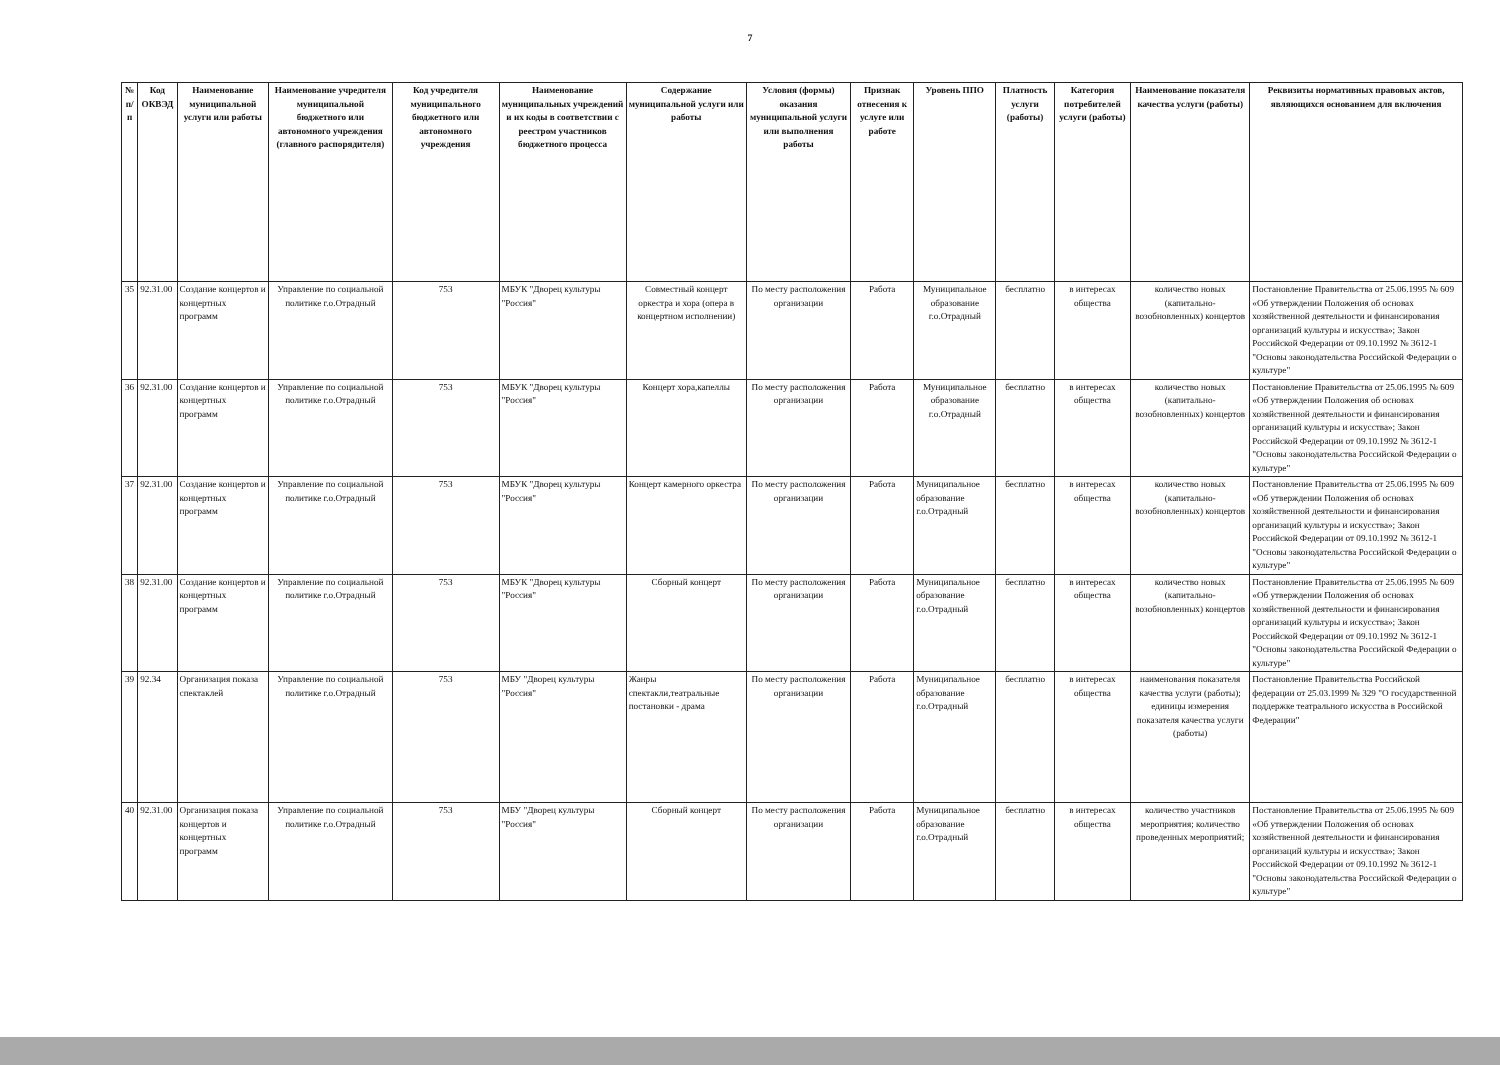7
| № п/п | Код ОКВЭД | Наименование муниципальной услуги или работы | Наименование учредителя муниципальной бюджетного или автономного учреждения (главного распорядителя) | Код учредителя муниципального бюджетного или автономного учреждения | Наименование муниципальных учреждений и их коды в соответствии с реестром участников бюджетного процесса | Содержание муниципальной услуги или работы | Условия (формы) оказания муниципальной услуги или выполнения работы | Признак отнесения к услуге или работе | Уровень ППО | Платность услуги (работы) | Категория потребителей услуги (работы) | Наименование показателя качества услуги (работы) | Реквизиты нормативных правовых актов, являющихся основанием для включения |
| --- | --- | --- | --- | --- | --- | --- | --- | --- | --- | --- | --- | --- | --- |
| 35 | 92.31.00 | Создание концертов и концертных программ | Управление по социальной политике г.о.Отрадный | 753 | МБУК "Дворец культуры "Россия" | Совместный концерт оркестра и хора (опера в концертном исполнении) | По месту расположения организации | Работа | Муниципальное образование г.о.Отрадный | бесплатно | в интересах общества | количество новых (капитально-возобновленных) концертов | Постановление Правительства от 25.06.1995 № 609 «Об утверждении Положения об основах хозяйственной деятельности и финансирования организаций культуры и искусства»; Закон Российской Федерации от 09.10.1992 № 3612-1 "Основы законодательства Российской Федерации о культуре" |
| 36 | 92.31.00 | Создание концертов и концертных программ | Управление по социальной политике г.о.Отрадный | 753 | МБУК "Дворец культуры "Россия" | Концерт хора,капеллы | По месту расположения организации | Работа | Муниципальное образование г.о.Отрадный | бесплатно | в интересах общества | количество новых (капитально-возобновленных) концертов | Постановление Правительства от 25.06.1995 № 609 «Об утверждении Положения об основах хозяйственной деятельности и финансирования организаций культуры и искусства»; Закон Российской Федерации от 09.10.1992 № 3612-1 "Основы законодательства Российской Федерации о культуре" |
| 37 | 92.31.00 | Создание концертов и концертных программ | Управление по социальной политике г.о.Отрадный | 753 | МБУК "Дворец культуры "Россия" | Концерт камерного оркестра | По месту расположения организации | Работа | Муниципальное образование г.о.Отрадный | бесплатно | в интересах общества | количество новых (капитально-возобновленных) концертов | Постановление Правительства от 25.06.1995 № 609 «Об утверждении Положения об основах хозяйственной деятельности и финансирования организаций культуры и искусства»; Закон Российской Федерации от 09.10.1992 № 3612-1 "Основы законодательства Российской Федерации о культуре" |
| 38 | 92.31.00 | Создание концертов и концертных программ | Управление по социальной политике г.о.Отрадный | 753 | МБУК "Дворец культуры "Россия" | Сборный концерт | По месту расположения организации | Работа | Муниципальное образование г.о.Отрадный | бесплатно | в интересах общества | количество новых (капитально-возобновленных) концертов | Постановление Правительства от 25.06.1995 № 609 «Об утверждении Положения об основах хозяйственной деятельности и финансирования организаций культуры и искусства»; Закон Российской Федерации от 09.10.1992 № 3612-1 "Основы законодательства Российской Федерации о культуре" |
| 39 | 92.34 | Организация показа спектаклей | Управление по социальной политике г.о.Отрадный | 753 | МБУ "Дворец культуры "Россия" | Жанры спектакли,театральные постановки - драма | По месту расположения организации | Работа | Муниципальное образование г.о.Отрадный | бесплатно | в интересах общества | наименования показателя качества услуги (работы); единицы измерения показателя качества услуги (работы) | Постановление Правительства Российской федерации от 25.03.1999 № 329 "О государственной поддержке театрального искусства в Российской Федерации" |
| 40 | 92.31.00 | Организация показа концертов и концертных программ | Управление по социальной политике г.о.Отрадный | 753 | МБУ "Дворец культуры "Россия" | Сборный концерт | По месту расположения организации | Работа | Муниципальное образование г.о.Отрадный | бесплатно | в интересах общества | количество участников мероприятия; количество проведенных мероприятий; | Постановление Правительства от 25.06.1995 № 609 «Об утверждении Положения об основах хозяйственной деятельности и финансирования организаций культуры и искусства»; Закон Российской Федерации от 09.10.1992 № 3612-1 "Основы законодательства Российской Федерации о культуре" |